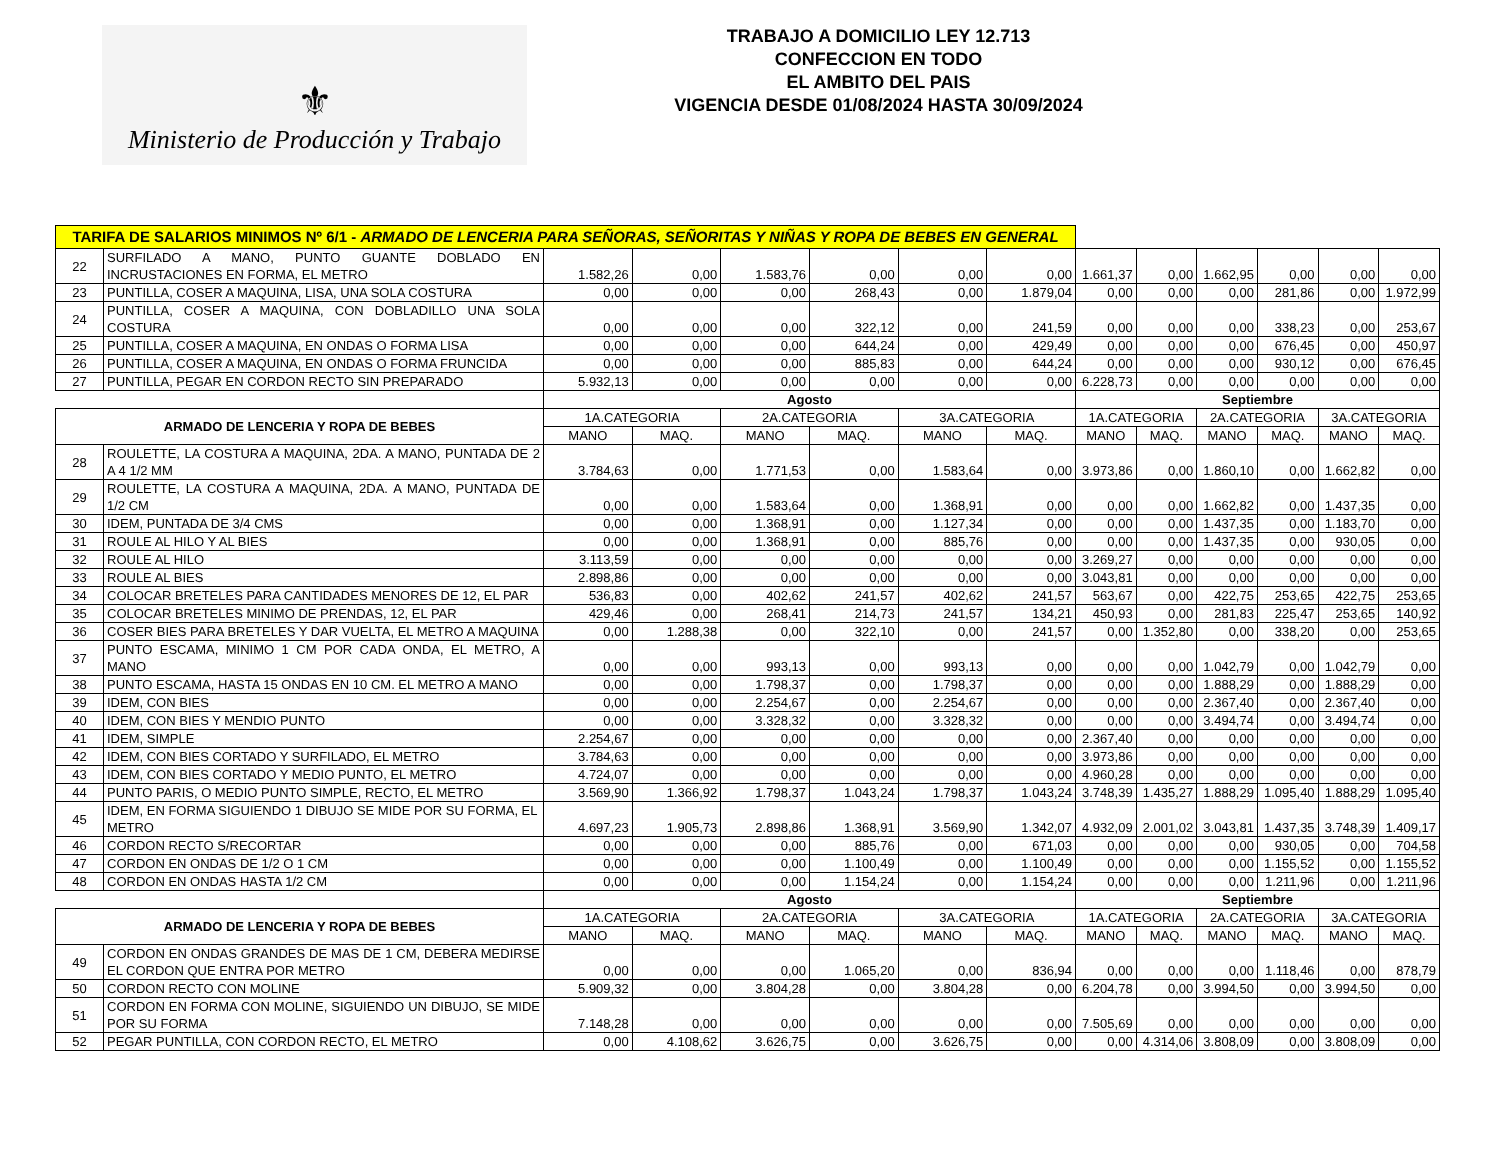⚜
Ministerio de Producción y Trabajo
TRABAJO A DOMICILIO LEY 12.713
CONFECCION EN TODO
EL AMBITO DEL PAIS
VIGENCIA DESDE 01/08/2024 HASTA 30/09/2024
| TARIFA DE SALARIOS MINIMOS Nº 6/1 - ARMADO DE LENCERIA PARA SEÑORAS, SEÑORITAS Y NIÑAS Y ROPA DE BEBES EN GENERAL | | | | | | | | | | | | | |
| 22 | SURFILADO A MANO, PUNTO GUANTE DOBLADO EN INCRUSTACIONES EN FORMA, EL METRO | 1.582,26 | 0,00 | 1.583,76 | 0,00 | 0,00 | 0,00 | 1.661,37 | 0,00 | 1.662,95 | 0,00 | 0,00 | 0,00 |
| 23 | PUNTILLA, COSER A MAQUINA, LISA, UNA SOLA COSTURA | 0,00 | 0,00 | 0,00 | 268,43 | 0,00 | 1.879,04 | 0,00 | 0,00 | 0,00 | 281,86 | 0,00 | 1.972,99 |
| 24 | PUNTILLA, COSER A MAQUINA, CON DOBLADILLO UNA SOLA COSTURA | 0,00 | 0,00 | 0,00 | 322,12 | 0,00 | 241,59 | 0,00 | 0,00 | 0,00 | 338,23 | 0,00 | 253,67 |
| 25 | PUNTILLA, COSER A MAQUINA, EN ONDAS O FORMA LISA | 0,00 | 0,00 | 0,00 | 644,24 | 0,00 | 429,49 | 0,00 | 0,00 | 0,00 | 676,45 | 0,00 | 450,97 |
| 26 | PUNTILLA, COSER A MAQUINA, EN ONDAS O FORMA FRUNCIDA | 0,00 | 0,00 | 0,00 | 885,83 | 0,00 | 644,24 | 0,00 | 0,00 | 0,00 | 930,12 | 0,00 | 676,45 |
| 27 | PUNTILLA, PEGAR EN CORDON RECTO SIN PREPARADO | 5.932,13 | 0,00 | 0,00 | 0,00 | 0,00 | 0,00 | 6.228,73 | 0,00 | 0,00 | 0,00 | 0,00 | 0,00 |
| | | Agosto | | | | | | Septiembre | | | | | |
| ARMADO DE LENCERIA Y ROPA DE BEBES | | 1A.CATEGORIA | | 2A.CATEGORIA | | 3A.CATEGORIA | | 1A.CATEGORIA | | 2A.CATEGORIA | | 3A.CATEGORIA | |
| | | MANO | MAQ. | MANO | MAQ. | MANO | MAQ. | MANO | MAQ. | MANO | MAQ. | MANO | MAQ. |
| 28 | ROULETTE, LA COSTURA A MAQUINA, 2DA. A MANO, PUNTADA DE 2 A 4 1/2 MM | 3.784,63 | 0,00 | 1.771,53 | 0,00 | 1.583,64 | 0,00 | 3.973,86 | 0,00 | 1.860,10 | 0,00 | 1.662,82 | 0,00 |
| 29 | ROULETTE, LA COSTURA A MAQUINA, 2DA. A MANO, PUNTADA DE 1/2 CM | 0,00 | 0,00 | 1.583,64 | 0,00 | 1.368,91 | 0,00 | 0,00 | 0,00 | 1.662,82 | 0,00 | 1.437,35 | 0,00 |
| 30 | IDEM, PUNTADA DE 3/4 CMS | 0,00 | 0,00 | 1.368,91 | 0,00 | 1.127,34 | 0,00 | 0,00 | 0,00 | 1.437,35 | 0,00 | 1.183,70 | 0,00 |
| 31 | ROULE AL HILO Y AL BIES | 0,00 | 0,00 | 1.368,91 | 0,00 | 885,76 | 0,00 | 0,00 | 0,00 | 1.437,35 | 0,00 | 930,05 | 0,00 |
| 32 | ROULE AL HILO | 3.113,59 | 0,00 | 0,00 | 0,00 | 0,00 | 0,00 | 3.269,27 | 0,00 | 0,00 | 0,00 | 0,00 | 0,00 |
| 33 | ROULE AL BIES | 2.898,86 | 0,00 | 0,00 | 0,00 | 0,00 | 0,00 | 3.043,81 | 0,00 | 0,00 | 0,00 | 0,00 | 0,00 |
| 34 | COLOCAR BRETELES PARA CANTIDADES MENORES DE 12, EL PAR | 536,83 | 0,00 | 402,62 | 241,57 | 402,62 | 241,57 | 563,67 | 0,00 | 422,75 | 253,65 | 422,75 | 253,65 |
| 35 | COLOCAR BRETELES MINIMO DE PRENDAS, 12, EL PAR | 429,46 | 0,00 | 268,41 | 214,73 | 241,57 | 134,21 | 450,93 | 0,00 | 281,83 | 225,47 | 253,65 | 140,92 |
| 36 | COSER BIES PARA BRETELES Y DAR VUELTA, EL METRO A MAQUINA | 0,00 | 1.288,38 | 0,00 | 322,10 | 0,00 | 241,57 | 0,00 | 1.352,80 | 0,00 | 338,20 | 0,00 | 253,65 |
| 37 | PUNTO ESCAMA, MINIMO 1 CM POR CADA ONDA, EL METRO, A MANO | 0,00 | 0,00 | 993,13 | 0,00 | 993,13 | 0,00 | 0,00 | 0,00 | 1.042,79 | 0,00 | 1.042,79 | 0,00 |
| 38 | PUNTO ESCAMA, HASTA 15 ONDAS EN 10 CM. EL METRO A MANO | 0,00 | 0,00 | 1.798,37 | 0,00 | 1.798,37 | 0,00 | 0,00 | 0,00 | 1.888,29 | 0,00 | 1.888,29 | 0,00 |
| 39 | IDEM, CON BIES | 0,00 | 0,00 | 2.254,67 | 0,00 | 2.254,67 | 0,00 | 0,00 | 0,00 | 2.367,40 | 0,00 | 2.367,40 | 0,00 |
| 40 | IDEM, CON BIES Y MENDIO PUNTO | 0,00 | 0,00 | 3.328,32 | 0,00 | 3.328,32 | 0,00 | 0,00 | 0,00 | 3.494,74 | 0,00 | 3.494,74 | 0,00 |
| 41 | IDEM, SIMPLE | 2.254,67 | 0,00 | 0,00 | 0,00 | 0,00 | 0,00 | 2.367,40 | 0,00 | 0,00 | 0,00 | 0,00 | 0,00 |
| 42 | IDEM, CON BIES CORTADO Y SURFILADO, EL METRO | 3.784,63 | 0,00 | 0,00 | 0,00 | 0,00 | 0,00 | 3.973,86 | 0,00 | 0,00 | 0,00 | 0,00 | 0,00 |
| 43 | IDEM, CON BIES CORTADO Y MEDIO PUNTO, EL METRO | 4.724,07 | 0,00 | 0,00 | 0,00 | 0,00 | 0,00 | 4.960,28 | 0,00 | 0,00 | 0,00 | 0,00 | 0,00 |
| 44 | PUNTO PARIS, O MEDIO PUNTO SIMPLE, RECTO, EL METRO | 3.569,90 | 1.366,92 | 1.798,37 | 1.043,24 | 1.798,37 | 1.043,24 | 3.748,39 | 1.435,27 | 1.888,29 | 1.095,40 | 1.888,29 | 1.095,40 |
| 45 | IDEM, EN FORMA SIGUIENDO 1 DIBUJO SE MIDE POR SU FORMA, EL METRO | 4.697,23 | 1.905,73 | 2.898,86 | 1.368,91 | 3.569,90 | 1.342,07 | 4.932,09 | 2.001,02 | 3.043,81 | 1.437,35 | 3.748,39 | 1.409,17 |
| 46 | CORDON RECTO S/RECORTAR | 0,00 | 0,00 | 0,00 | 885,76 | 0,00 | 671,03 | 0,00 | 0,00 | 0,00 | 930,05 | 0,00 | 704,58 |
| 47 | CORDON EN ONDAS DE 1/2 O 1 CM | 0,00 | 0,00 | 0,00 | 1.100,49 | 0,00 | 1.100,49 | 0,00 | 0,00 | 0,00 | 1.155,52 | 0,00 | 1.155,52 |
| 48 | CORDON EN ONDAS HASTA 1/2 CM | 0,00 | 0,00 | 0,00 | 1.154,24 | 0,00 | 1.154,24 | 0,00 | 0,00 | 0,00 | 1.211,96 | 0,00 | 1.211,96 |
| | | Agosto | | | | | | Septiembre | | | | | |
| ARMADO DE LENCERIA Y ROPA DE BEBES | | 1A.CATEGORIA | | 2A.CATEGORIA | | 3A.CATEGORIA | | 1A.CATEGORIA | | 2A.CATEGORIA | | 3A.CATEGORIA | |
| | | MANO | MAQ. | MANO | MAQ. | MANO | MAQ. | MANO | MAQ. | MANO | MAQ. | MANO | MAQ. |
| 49 | CORDON EN ONDAS GRANDES DE MAS DE 1 CM, DEBERA MEDIRSE EL CORDON QUE ENTRA POR METRO | 0,00 | 0,00 | 0,00 | 1.065,20 | 0,00 | 836,94 | 0,00 | 0,00 | 0,00 | 1.118,46 | 0,00 | 878,79 |
| 50 | CORDON RECTO CON MOLINE | 5.909,32 | 0,00 | 3.804,28 | 0,00 | 3.804,28 | 0,00 | 6.204,78 | 0,00 | 3.994,50 | 0,00 | 3.994,50 | 0,00 |
| 51 | CORDON EN FORMA CON MOLINE, SIGUIENDO UN DIBUJO, SE MIDE POR SU FORMA | 7.148,28 | 0,00 | 0,00 | 0,00 | 0,00 | 0,00 | 7.505,69 | 0,00 | 0,00 | 0,00 | 0,00 | 0,00 |
| 52 | PEGAR PUNTILLA, CON CORDON RECTO, EL METRO | 0,00 | 4.108,62 | 3.626,75 | 0,00 | 3.626,75 | 0,00 | 0,00 | 4.314,06 | 3.808,09 | 0,00 | 3.808,09 | 0,00 |